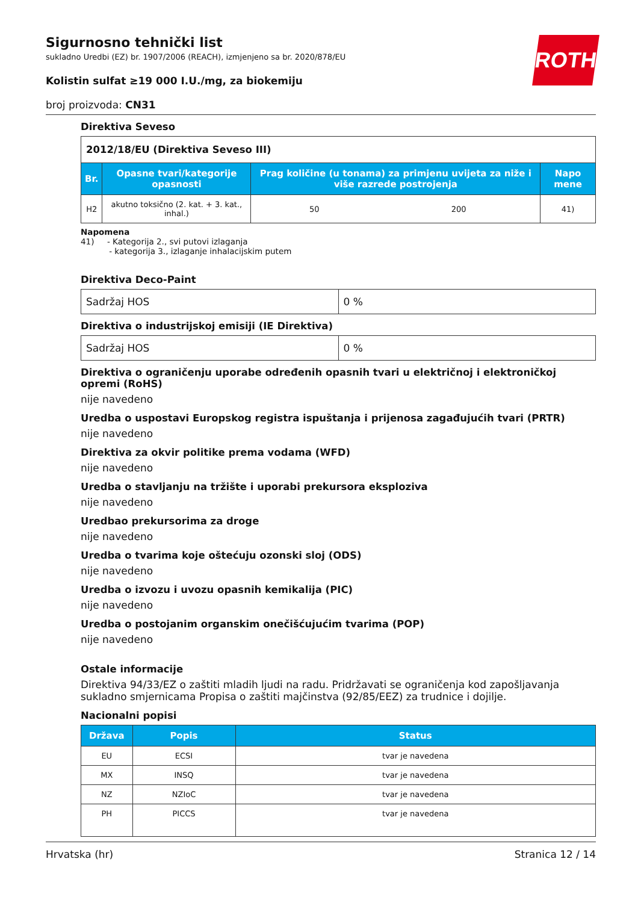ROTH
Sigurnosno tehnički list
sukladno Uredbi (EZ) br. 1907/2006 (REACH), izmjenjeno sa br. 2020/878/EU
Kolistin sulfat ≥19 000 I.U./mg, za biokemiju
broj proizvoda: CN31
Direktiva Seveso
| 2012/18/EU (Direktiva Seveso III) | | | | |
| Br. | Opasne tvari/kategorije opasnosti | Prag količine (u tonama) za primjenu uvijeta za niže i više razrede postrojenja | | Napo mene |
| H2 | akutno toksično (2. kat. + 3. kat., inhal.) | 50 | 200 | 41) |
Napomena
41) - Kategorija 2., svi putovi izlaganja
- kategorija 3., izlaganje inhalacijskim putem
Direktiva Deco-Paint
| Sadržaj HOS | 0 % |
Direktiva o industrijskoj emisiji (IE Direktiva)
| Sadržaj HOS | 0 % |
Direktiva o ograničenju uporabe određenih opasnih tvari u električnoj i elektroničkoj opremi (RoHS)
nije navedeno
Uredba o uspostavi Europskog registra ispuštanja i prijenosa zagađujućih tvari (PRTR)
nije navedeno
Direktiva za okvir politike prema vodama (WFD)
nije navedeno
Uredba o stavljanju na tržište i uporabi prekursora eksploziva
nije navedeno
Uredbao prekursorima za droge
nije navedeno
Uredba o tvarima koje oštećuju ozonski sloj (ODS)
nije navedeno
Uredba o izvozu i uvozu opasnih kemikalija (PIC)
nije navedeno
Uredba o postojanim organskim onečišćujućim tvarima (POP)
nije navedeno
Ostale informacije
Direktiva 94/33/EZ o zaštiti mladih ljudi na radu. Pridržavati se ograničenja kod zapošljavanja sukladno smjernicama Propisa o zaštiti majčinstva (92/85/EEZ) za trudnice i dojilje.
Nacionalni popisi
| Država | Popis | Status |
| --- | --- | --- |
| EU | ECSI | tvar je navedena |
| MX | INSQ | tvar je navedena |
| NZ | NZIoC | tvar je navedena |
| PH | PICCS | tvar je navedena |
Hrvatska (hr) Stranica 12 / 14